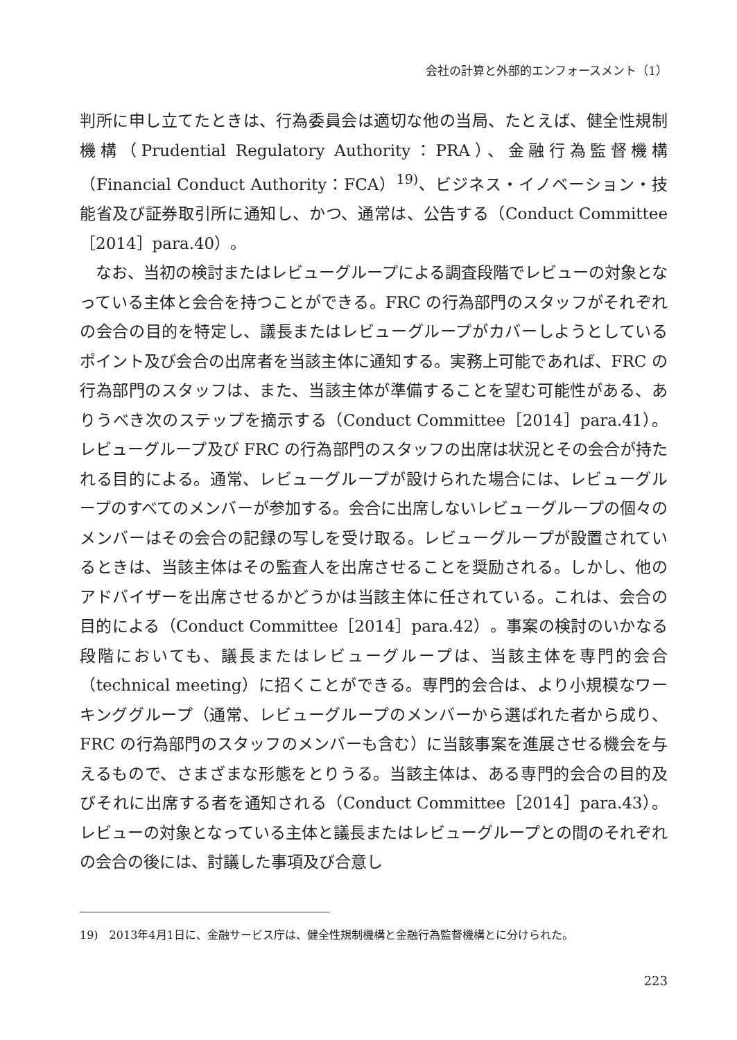会社の計算と外部的エンフォースメント（1）
判所に申し立てたときは、行為委員会は適切な他の当局、たとえば、健全性規制機構（Prudential Regulatory Authority：PRA）、金融行為監督機構（Financial Conduct Authority：FCA）<sup>19)</sup>、ビジネス・イノベーション・技能省及び証券取引所に通知し、かつ、通常は、公告する（Conduct Committee［2014］para.40）。
なお、当初の検討またはレビューグループによる調査段階でレビューの対象となっている主体と会合を持つことができる。FRC の行為部門のスタッフがそれぞれの会合の目的を特定し、議長またはレビューグループがカバーしようとしているポイント及び会合の出席者を当該主体に通知する。実務上可能であれば、FRC の行為部門のスタッフは、また、当該主体が準備することを望む可能性がある、ありうべき次のステップを摘示する（Conduct Committee［2014］para.41）。レビューグループ及び FRC の行為部門のスタッフの出席は状況とその会合が持たれる目的による。通常、レビューグループが設けられた場合には、レビューグループのすべてのメンバーが参加する。会合に出席しないレビューグループの個々のメンバーはその会合の記録の写しを受け取る。レビューグループが設置されているときは、当該主体はその監査人を出席させることを奨励される。しかし、他のアドバイザーを出席させるかどうかは当該主体に任されている。これは、会合の目的による（Conduct Committee［2014］para.42）。事案の検討のいかなる段階においても、議長またはレビューグループは、当該主体を専門的会合（technical meeting）に招くことができる。専門的会合は、より小規模なワーキンググループ（通常、レビューグループのメンバーから選ばれた者から成り、FRC の行為部門のスタッフのメンバーも含む）に当該事案を進展させる機会を与えるもので、さまざまな形態をとりうる。当該主体は、ある専門的会合の目的及びそれに出席する者を通知される（Conduct Committee［2014］para.43）。レビューの対象となっている主体と議長またはレビューグループとの間のそれぞれの会合の後には、討議した事項及び合意し
19)　2013年4月1日に、金融サービス庁は、健全性規制機構と金融行為監督機構とに分けられた。
223